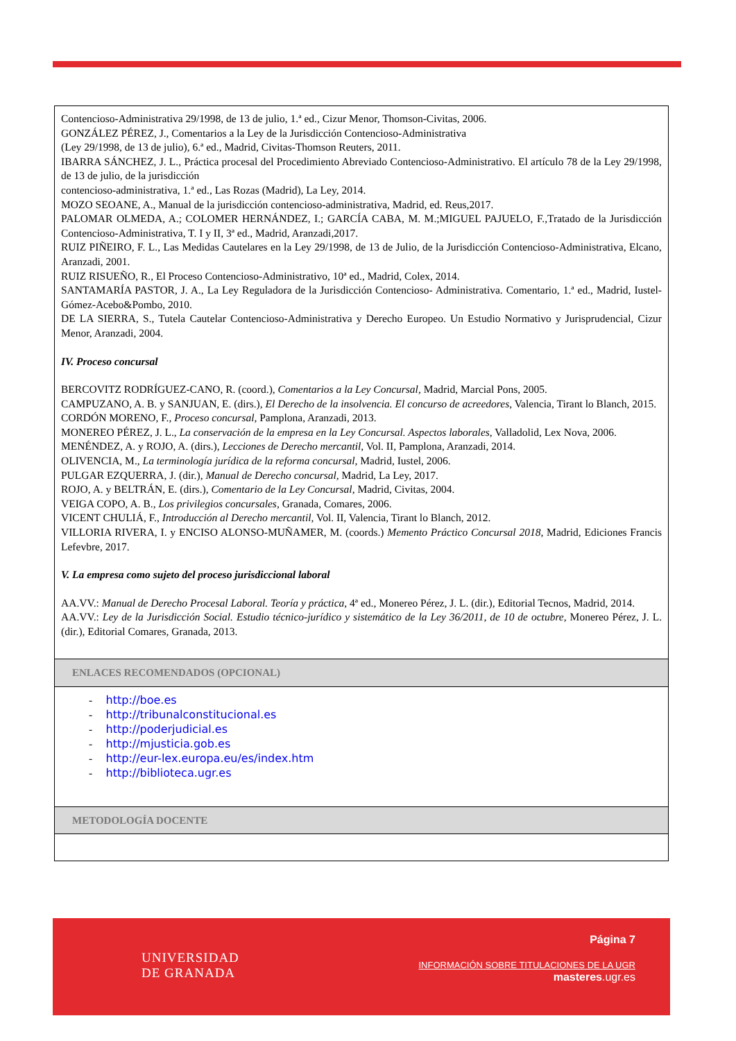| Contencioso-Administrativa 29/1998, de 13 de julio, 1.ª ed., Cizur Menor, Thomson-Civitas, 2006. GONZÁLEZ PÉREZ, J., Comentarios a la Ley de la Jurisdicción Contencioso-Administrativa (Ley 29/1998, de 13 de julio), 6.ª ed., Madrid, Civitas-Thomson Reuters, 2011. IBARRA SÁNCHEZ, J. L., Práctica procesal del Procedimiento Abreviado Contencioso-Administrativo. El artículo 78 de la Ley 29/1998, de 13 de julio, de la jurisdicción contencioso-administrativa, 1.ª ed., Las Rozas (Madrid), La Ley, 2014. MOZO SEOANE, A., Manual de la jurisdicción contencioso-administrativa, Madrid, ed. Reus,2017. PALOMAR OLMEDA, A.; COLOMER HERNÁNDEZ, I.; GARCÍA CABA, M. M.;MIGUEL PAJUELO, F.,Tratado de la Jurisdicción Contencioso-Administrativa, T. I y II, 3ª ed., Madrid, Aranzadi,2017. RUIZ PIÑEIRO, F. L., Las Medidas Cautelares en la Ley 29/1998, de 13 de Julio, de la Jurisdicción Contencioso-Administrativa, Elcano, Aranzadi, 2001. RUIZ RISUEÑO, R., El Proceso Contencioso-Administrativo, 10ª ed., Madrid, Colex, 2014. SANTAMARÍA PASTOR, J. A., La Ley Reguladora de la Jurisdicción Contencioso- Administrativa. Comentario, 1.ª ed., Madrid, Iustel-Gómez-Acebo&Pombo, 2010. DE LA SIERRA, S., Tutela Cautelar Contencioso-Administrativa y Derecho Europeo. Un Estudio Normativo y Jurisprudencial, Cizur Menor, Aranzadi, 2004. IV. Proceso concursal BERCOVITZ RODRÍGUEZ-CANO, R. (coord.), Comentarios a la Ley Concursal , Madrid, Marcial Pons, 2005. CAMPUZANO, A. B. y SANJUAN, E. (dirs.), El Derecho de la insolvencia. El concurso de acreedores , Valencia, Tirant lo Blanch, 2015. CORDÓN MORENO, F., Proceso concursal, Pamplona, Aranzadi, 2013. MONEREO PÉREZ, J. L., La conservación de la empresa en la Ley Concursal. Aspectos laborales , Valladolid, Lex Nova, 2006. MENÉNDEZ, A. y ROJO, A. (dirs.), Lecciones de Derecho mercantil , Vol. II, Pamplona, Aranzadi, 2014. OLIVENCIA, M., La terminología jurídica de la reforma concursal , Madrid, Iustel, 2006. PULGAR EZQUERRA, J. (dir.), Manual de Derecho concursal, Madrid, La Ley, 2017. ROJO, A. y BELTRÁN, E. (dirs.), Comentario de la Ley Concursal , Madrid, Civitas, 2004. VEIGA COPO, A. B., Los privilegios concursales, Granada, Comares, 2006. VICENT CHULIÁ, F., Introducción al Derecho mercantil, Vol. II, Valencia, Tirant lo Blanch, 2012. VILLORIA RIVERA, I. y ENCISO ALONSO-MUÑAMER, M. (coords.) Memento Práctico Concursal 2018 , Madrid, Ediciones Francis Lefevbre, 2017. V. La empresa como sujeto del proceso jurisdiccional laboral AA.VV.: Manual de Derecho Procesal Laboral. Teoría y práctica , 4ª ed., Monereo Pérez, J. L. (dir.), Editorial Tecnos, Madrid, 2014. AA.VV.: Ley de la Jurisdicción Social. Estudio técnico-jurídico y sistemático de la Ley 36/2011, de 10 de octubre , Monereo Pérez, J. L. (dir.), Editorial Comares, Granada, 2013. |
| ENLACES RECOMENDADOS (OPCIONAL) |
| - http://boe.es - http://tribunalconstitucional.es - http://poderjudicial.es - http://mjusticia.gob.es - http://eur-lex.europa.eu/es/index.htm - http://biblioteca.ugr.es |
| METODOLOGÍA DOCENTE |
UNIVERSIDAD
DE GRANADA
Página 7
INFORMACIÓN SOBRE TITULACIONES DE LA UGR
masteres.ugr.es